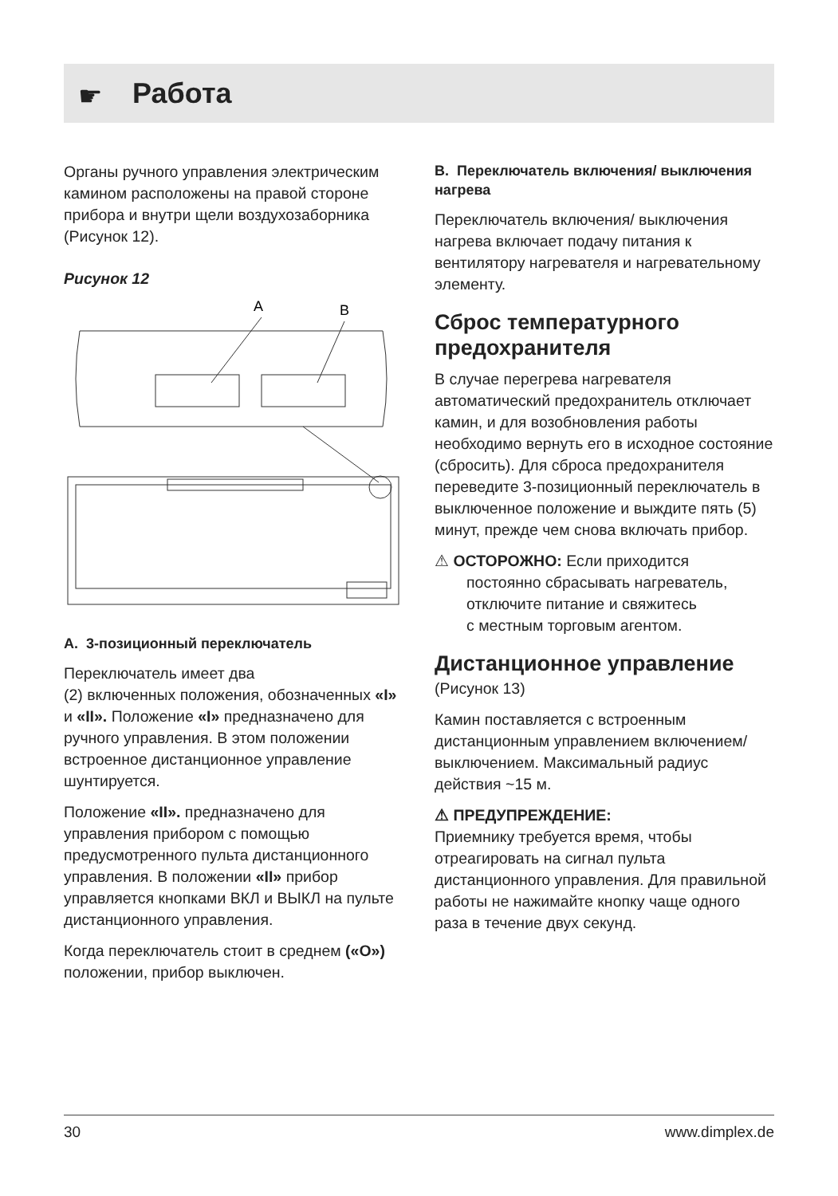☛
Работа
Органы ручного управления электрическим камином расположены на правой стороне прибора и внутри щели воздухозаборника (Рисунок 12).
Рисунок 12
A
B
A. 3-позиционный переключатель
Переключатель имеет два
(2) включенных положения, обозначенных «I» и «II». Положение «I» предназначено для ручного управления. В этом положении встроенное дистанционное управление шунтируется.
Положение «II». предназначено для управления прибором с помощью предусмотренного пульта дистанционного управления. В положении «II» прибор управляется кнопками ВКЛ и ВЫКЛ на пульте дистанционного управления.
Когда переключатель стоит в среднем («O») положении, прибор выключен.
B. Переключатель включения/ выключения нагрева
Переключатель включения/ выключения нагрева включает подачу питания к вентилятору нагревателя и нагревательному элементу.
Сброс температурного предохранителя
В случае перегрева нагревателя автоматический предохранитель отключает камин, и для возобновления работы необходимо вернуть его в исходное состояние (сбросить). Для сброса предохранителя переведите 3-позиционный переключатель в выключенное положение и выждите пять (5) минут, прежде чем снова включать прибор.
⚠ ОСТОРОЖНО: Если приходится
постоянно сбрасывать нагреватель,
отключите питание и свяжитесь
с местным торговым агентом.
Дистанционное управление
(Рисунок 13)
Камин поставляется с встроенным дистанционным управлением включением/выключением. Максимальный радиус действия ~15 м.
⚠ ПРЕДУПРЕЖДЕНИЕ:
Приемнику требуется время, чтобы отреагировать на сигнал пульта дистанционного управления. Для правильной работы не нажимайте кнопку чаще одного раза в течение двух секунд.
30 www.dimplex.de